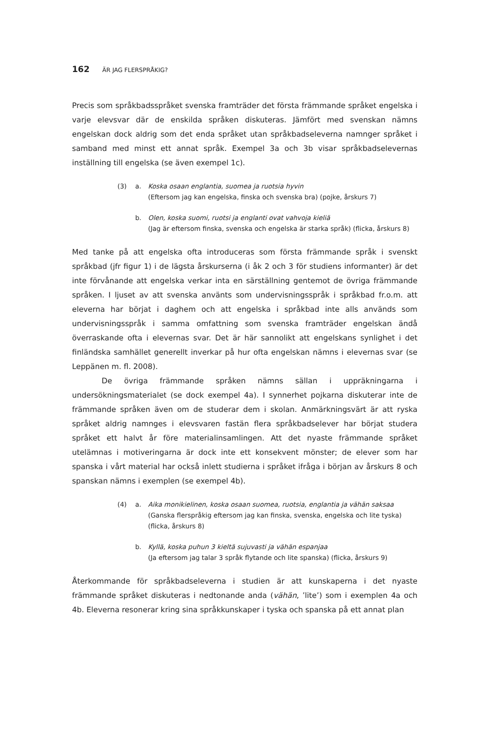162 ÄR JAG FLERSPRÅKIG?
Precis som språkbadsspråket svenska framträder det första främmande språket engelska i varje elevsvar där de enskilda språken diskuteras. Jämfört med svenskan nämns engelskan dock aldrig som det enda språket utan språkbadseleverna namnger språket i samband med minst ett annat språk. Exempel 3a och 3b visar språkbadselevernas inställning till engelska (se även exempel 1c).
(3) a. Koska osaan englantia, suomea ja ruotsia hyvin
(Eftersom jag kan engelska, finska och svenska bra) (pojke, årskurs 7)
b. Olen, koska suomi, ruotsi ja englanti ovat vahvoja kieliä
(Jag är eftersom finska, svenska och engelska är starka språk) (flicka, årskurs 8)
Med tanke på att engelska ofta introduceras som första främmande språk i svenskt språkbad (jfr figur 1) i de lägsta årskurserna (i åk 2 och 3 för studiens informanter) är det inte förvånande att engelska verkar inta en särställning gentemot de övriga främmande språken. I ljuset av att svenska använts som undervisningsspråk i språkbad fr.o.m. att eleverna har börjat i daghem och att engelska i språkbad inte alls används som undervisningsspråk i samma omfattning som svenska framträder engelskan ändå överraskande ofta i elevernas svar. Det är här sannolikt att engelskans synlighet i det finländska samhället generellt inverkar på hur ofta engelskan nämns i elevernas svar (se Leppänen m. fl. 2008).
De övriga främmande språken nämns sällan i uppräkningarna i undersökningsmaterialet (se dock exempel 4a). I synnerhet pojkarna diskuterar inte de främmande språken även om de studerar dem i skolan. Anmärkningsvärt är att ryska språket aldrig namnges i elevsvaren fastän flera språkbadselever har börjat studera språket ett halvt år före materialinsamlingen. Att det nyaste främmande språket utelämnas i motiveringarna är dock inte ett konsekvent mönster; de elever som har spanska i vårt material har också inlett studierna i språket ifråga i början av årskurs 8 och spanskan nämns i exemplen (se exempel 4b).
(4) a. Aika monikielinen, koska osaan suomea, ruotsia, englantia ja vähän saksaa
(Ganska flerspråkig eftersom jag kan finska, svenska, engelska och lite tyska) (flicka, årskurs 8)
b. Kyllä, koska puhun 3 kieltä sujuvasti ja vähän espanjaa
(Ja eftersom jag talar 3 språk flytande och lite spanska) (flicka, årskurs 9)
Återkommande för språkbadseleverna i studien är att kunskaperna i det nyaste främmande språket diskuteras i nedtonande anda (vähän, ’lite’) som i exemplen 4a och 4b. Eleverna resonerar kring sina språkkunskaper i tyska och spanska på ett annat plan